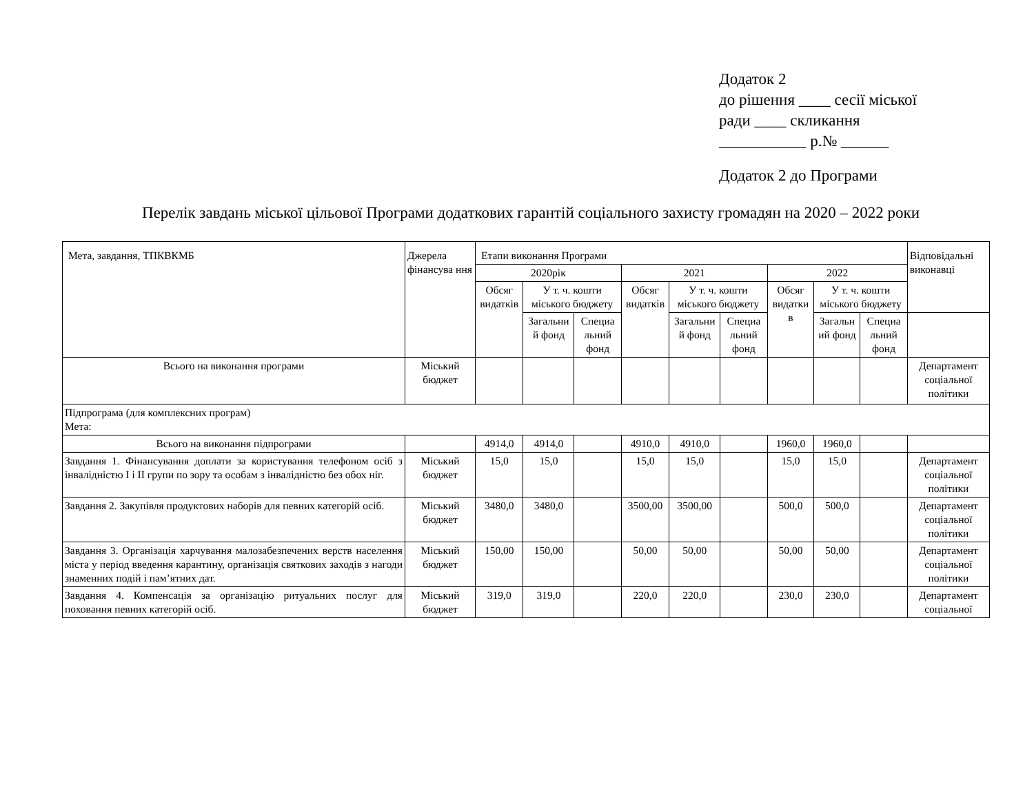Додаток 2
до рішення ____ сесії міської
ради ____ скликання
___________ р.№ ______
Додаток 2 до Програми
Перелік завдань міської цільової Програми додаткових гарантій соціального захисту громадян на 2020 – 2022 роки
| Мета, завдання, ТПКВКМБ | Джерела фінансува ння | Етапи виконання Програми | | | | | | | | | Відповідальні виконавці |
| --- | --- | --- | --- | --- | --- | --- | --- | --- | --- | --- | --- |
| | | 2020рік | | | 2021 | | | 2022 | | | |
| | | Обсяг видатків | У т. ч. кошти міського бюджету | | Обсяг видатків | У т. ч. кошти міського бюджету | | Обсяг видатки в | У т. ч. кошти міського бюджету | | |
| | | | Загальни й фонд | Специа льний фонд | | Загальни й фонд | Специа льний фонд | | Загальн ий фонд | Специа льний фонд | |
| Всього на виконання програми | Міський бюджет | | | | | | | | | | Департамент соціальної політики |
| Підпрограма (для комплексних програм) Мета: | | | | | | | | | | | |
| Всього на виконання підпрограми | | 4914,0 | 4914,0 | | 4910,0 | 4910,0 | | 1960,0 | 1960,0 | | |
| Завдання 1. Фінансування доплати за користування телефоном осіб з інвалідністю І і ІІ групи по зору та особам з інвалідністю без обох ніг. | Міський бюджет | 15,0 | 15,0 | | 15,0 | 15,0 | | 15,0 | 15,0 | | Департамент соціальної політики |
| Завдання 2. Закупівля продуктових наборів для певних категорій осіб. | Міський бюджет | 3480,0 | 3480,0 | | 3500,00 | 3500,00 | | 500,0 | 500,0 | | Департамент соціальної політики |
| Завдання 3. Організація харчування малозабезпечених верств населення міста у період введення карантину, організація святкових заходів з нагоди знаменних подій і пам’ятних дат. | Міський бюджет | 150,00 | 150,00 | | 50,00 | 50,00 | | 50,00 | 50,00 | | Департамент соціальної політики |
| Завдання 4. Компенсація за організацію ритуальних послуг для поховання певних категорій осіб. | Міський бюджет | 319,0 | 319,0 | | 220,0 | 220,0 | | 230,0 | 230,0 | | Департамент соціальної |